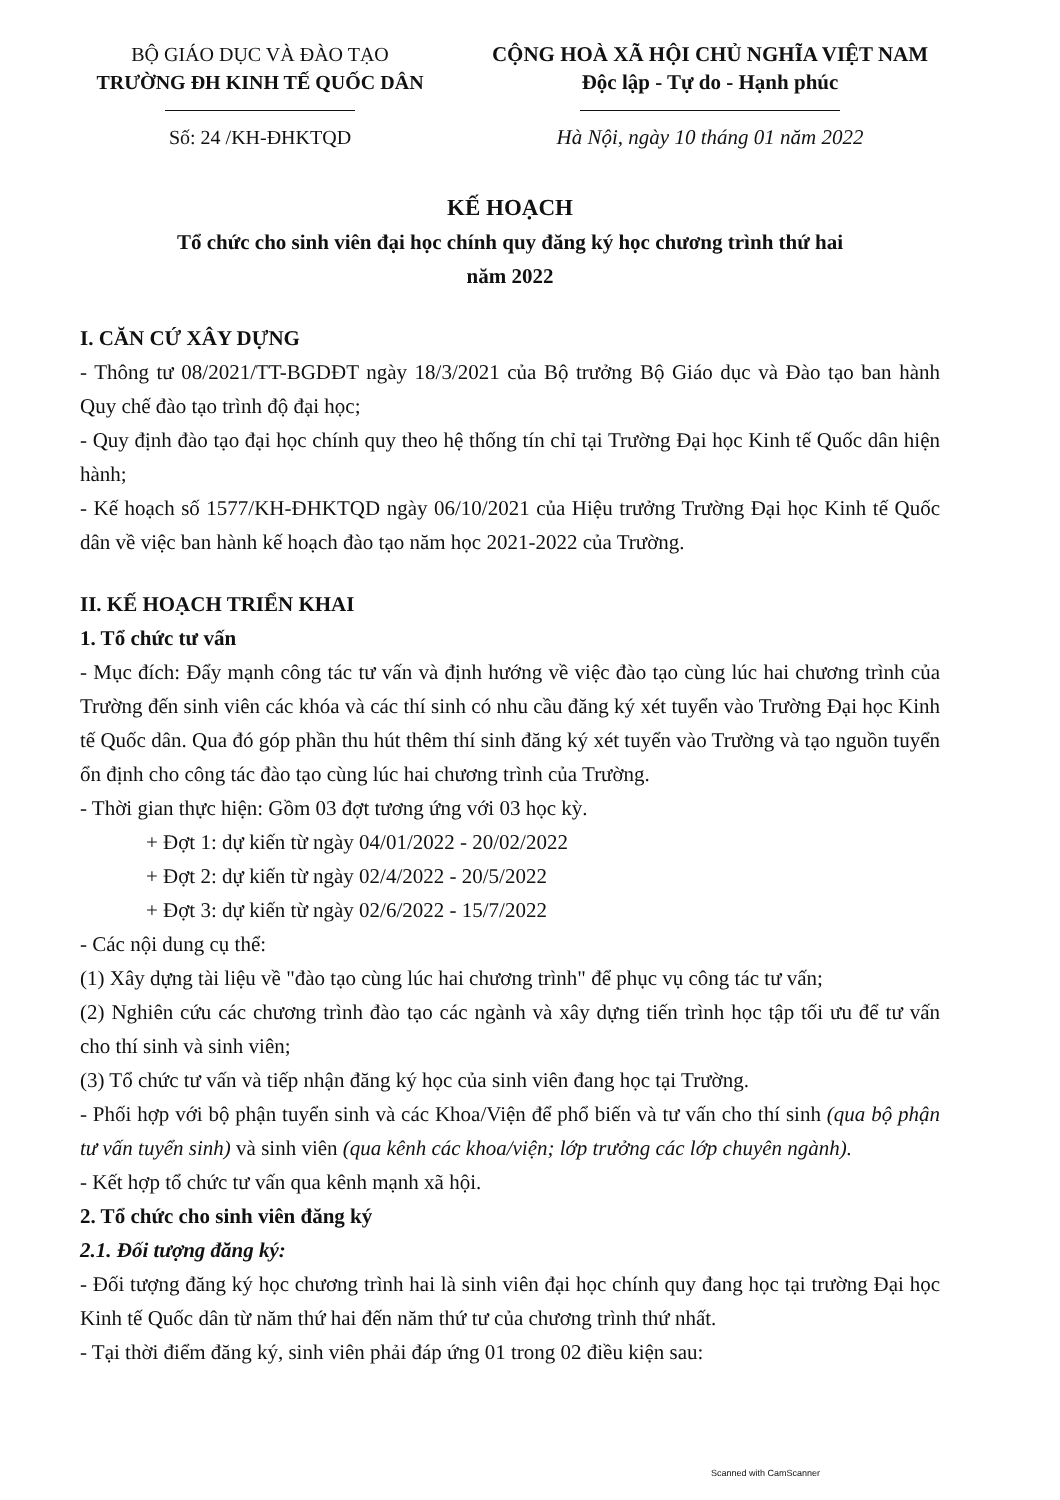BỘ GIÁO DỤC VÀ ĐÀO TẠO
TRƯỜNG ĐH KINH TẾ QUỐC DÂN
Số: 24 /KH-ĐHKTQD
CỘNG HOÀ XÃ HỘI CHỦ NGHĨA VIỆT NAM
Độc lập - Tự do - Hạnh phúc
Hà Nội, ngày 10 tháng 01 năm 2022
KẾ HOẠCH
Tổ chức cho sinh viên đại học chính quy đăng ký học chương trình thứ hai
năm 2022
I. CĂN CỨ XÂY DỰNG
- Thông tư 08/2021/TT-BGDĐT ngày 18/3/2021 của Bộ trưởng Bộ Giáo dục và Đào tạo ban hành Quy chế đào tạo trình độ đại học;
- Quy định đào tạo đại học chính quy theo hệ thống tín chỉ tại Trường Đại học Kinh tế Quốc dân hiện hành;
- Kế hoạch số 1577/KH-ĐHKTQD ngày 06/10/2021 của Hiệu trưởng Trường Đại học Kinh tế Quốc dân về việc ban hành kế hoạch đào tạo năm học 2021-2022 của Trường.
II. KẾ HOẠCH TRIỂN KHAI
1. Tổ chức tư vấn
- Mục đích: Đẩy mạnh công tác tư vấn và định hướng về việc đào tạo cùng lúc hai chương trình của Trường đến sinh viên các khóa và các thí sinh có nhu cầu đăng ký xét tuyển vào Trường Đại học Kinh tế Quốc dân. Qua đó góp phần thu hút thêm thí sinh đăng ký xét tuyển vào Trường và tạo nguồn tuyển ổn định cho công tác đào tạo cùng lúc hai chương trình của Trường.
- Thời gian thực hiện: Gồm 03 đợt tương ứng với 03 học kỳ.
+ Đợt 1: dự kiến từ ngày 04/01/2022 - 20/02/2022
+ Đợt 2: dự kiến từ ngày 02/4/2022 - 20/5/2022
+ Đợt 3: dự kiến từ ngày 02/6/2022 - 15/7/2022
- Các nội dung cụ thể:
(1) Xây dựng tài liệu về "đào tạo cùng lúc hai chương trình" để phục vụ công tác tư vấn;
(2) Nghiên cứu các chương trình đào tạo các ngành và xây dựng tiến trình học tập tối ưu để tư vấn cho thí sinh và sinh viên;
(3) Tổ chức tư vấn và tiếp nhận đăng ký học của sinh viên đang học tại Trường.
- Phối hợp với bộ phận tuyển sinh và các Khoa/Viện để phổ biến và tư vấn cho thí sinh (qua bộ phận tư vấn tuyển sinh) và sinh viên (qua kênh các khoa/viện; lớp trưởng các lớp chuyên ngành).
- Kết hợp tổ chức tư vấn qua kênh mạnh xã hội.
2. Tổ chức cho sinh viên đăng ký
2.1. Đối tượng đăng ký:
- Đối tượng đăng ký học chương trình hai là sinh viên đại học chính quy đang học tại trường Đại học Kinh tế Quốc dân từ năm thứ hai đến năm thứ tư của chương trình thứ nhất.
- Tại thời điểm đăng ký, sinh viên phải đáp ứng 01 trong 02 điều kiện sau:
Scanned with CamScanner